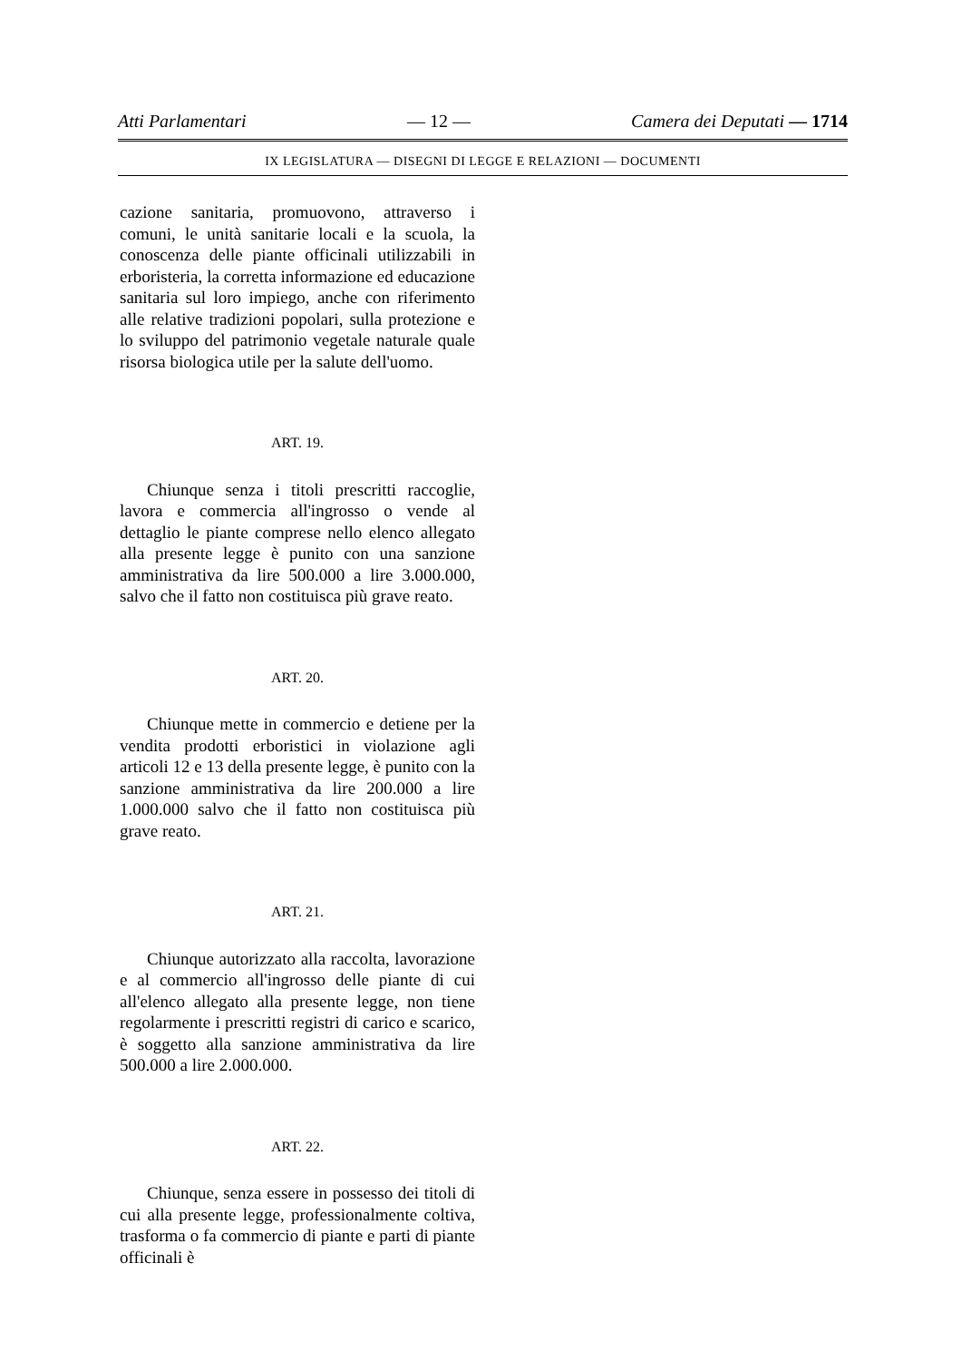Atti Parlamentari — 12 — Camera dei Deputati — 1714
IX LEGISLATURA — DISEGNI DI LEGGE E RELAZIONI — DOCUMENTI
cazione sanitaria, promuovono, attraverso i comuni, le unità sanitarie locali e la scuola, la conoscenza delle piante officinali utilizzabili in erboristeria, la corretta informazione ed educazione sanitaria sul loro impiego, anche con riferimento alle relative tradizioni popolari, sulla protezione e lo sviluppo del patrimonio vegetale naturale quale risorsa biologica utile per la salute dell'uomo.
ART. 19.
Chiunque senza i titoli prescritti raccoglie, lavora e commercia all'ingrosso o vende al dettaglio le piante comprese nello elenco allegato alla presente legge è punito con una sanzione amministrativa da lire 500.000 a lire 3.000.000, salvo che il fatto non costituisca più grave reato.
ART. 20.
Chiunque mette in commercio e detiene per la vendita prodotti erboristici in violazione agli articoli 12 e 13 della presente legge, è punito con la sanzione amministrativa da lire 200.000 a lire 1.000.000 salvo che il fatto non costituisca più grave reato.
ART. 21.
Chiunque autorizzato alla raccolta, lavorazione e al commercio all'ingrosso delle piante di cui all'elenco allegato alla presente legge, non tiene regolarmente i prescritti registri di carico e scarico, è soggetto alla sanzione amministrativa da lire 500.000 a lire 2.000.000.
ART. 22.
Chiunque, senza essere in possesso dei titoli di cui alla presente legge, professionalmente coltiva, trasforma o fa commercio di piante e parti di piante officinali è